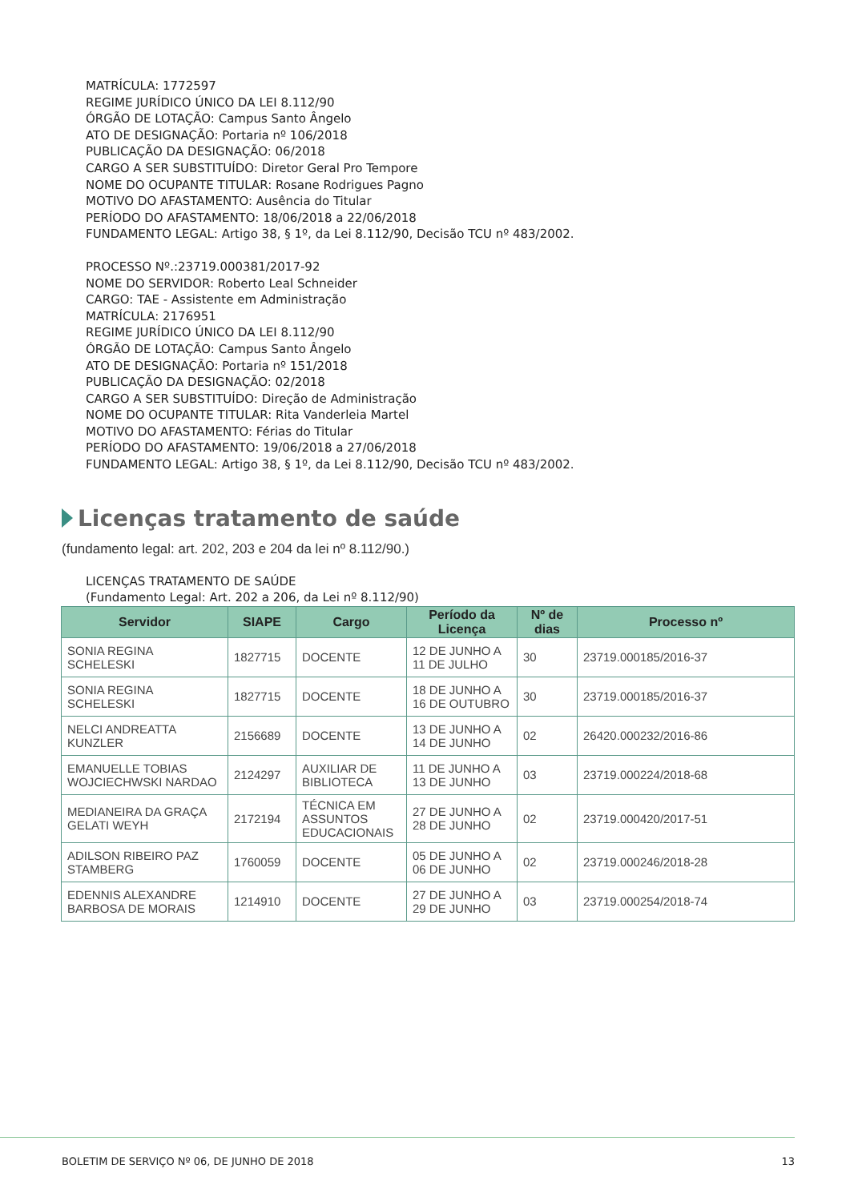MATRÍCULA: 1772597
REGIME JURÍDICO ÚNICO DA LEI 8.112/90
ÓRGÃO DE LOTAÇÃO: Campus Santo Ângelo
ATO DE DESIGNAÇÃO: Portaria nº 106/2018
PUBLICAÇÃO DA DESIGNAÇÃO: 06/2018
CARGO A SER SUBSTITUÍDO: Diretor Geral Pro Tempore
NOME DO OCUPANTE TITULAR: Rosane Rodrigues Pagno
MOTIVO DO AFASTAMENTO: Ausência do Titular
PERÍODO DO AFASTAMENTO: 18/06/2018 a 22/06/2018
FUNDAMENTO LEGAL: Artigo 38, § 1º, da Lei 8.112/90, Decisão TCU nº 483/2002.
PROCESSO Nº.:23719.000381/2017-92
NOME DO SERVIDOR: Roberto Leal Schneider
CARGO: TAE - Assistente em Administração
MATRÍCULA: 2176951
REGIME JURÍDICO ÚNICO DA LEI 8.112/90
ÓRGÃO DE LOTAÇÃO: Campus Santo Ângelo
ATO DE DESIGNAÇÃO: Portaria nº 151/2018
PUBLICAÇÃO DA DESIGNAÇÃO: 02/2018
CARGO A SER SUBSTITUÍDO: Direção de Administração
NOME DO OCUPANTE TITULAR: Rita Vanderleia Martel
MOTIVO DO AFASTAMENTO: Férias do Titular
PERÍODO DO AFASTAMENTO: 19/06/2018 a 27/06/2018
FUNDAMENTO LEGAL: Artigo 38, § 1º, da Lei 8.112/90, Decisão TCU nº 483/2002.
Licenças tratamento de saúde
(fundamento legal: art. 202, 203 e 204 da lei nº 8.112/90.)
LICENÇAS TRATAMENTO DE SAÚDE
(Fundamento Legal: Art. 202 a 206, da Lei nº 8.112/90)
| Servidor | SIAPE | Cargo | Período da Licença | Nº de dias | Processo nº |
| --- | --- | --- | --- | --- | --- |
| SONIA REGINA SCHELESKI | 1827715 | DOCENTE | 12 DE JUNHO A 11 DE JULHO | 30 | 23719.000185/2016-37 |
| SONIA REGINA SCHELESKI | 1827715 | DOCENTE | 18 DE JUNHO A 16 DE OUTUBRO | 30 | 23719.000185/2016-37 |
| NELCI ANDREATTA KUNZLER | 2156689 | DOCENTE | 13 DE JUNHO A 14 DE JUNHO | 02 | 26420.000232/2016-86 |
| EMANUELLE TOBIAS WOJCIECHWSKI NARDAO | 2124297 | AUXILIAR DE BIBLIOTECA | 11 DE JUNHO A 13 DE JUNHO | 03 | 23719.000224/2018-68 |
| MEDIANEIRA DA GRAÇA GELATI WEYH | 2172194 | TÉCNICA EM ASSUNTOS EDUCACIONAIS | 27 DE JUNHO A 28 DE JUNHO | 02 | 23719.000420/2017-51 |
| ADILSON RIBEIRO PAZ STAMBERG | 1760059 | DOCENTE | 05 DE JUNHO A 06 DE JUNHO | 02 | 23719.000246/2018-28 |
| EDENNIS ALEXANDRE BARBOSA DE MORAIS | 1214910 | DOCENTE | 27 DE JUNHO A 29 DE JUNHO | 03 | 23719.000254/2018-74 |
BOLETIM DE SERVIÇO Nº 06, DE JUNHO DE 2018 13